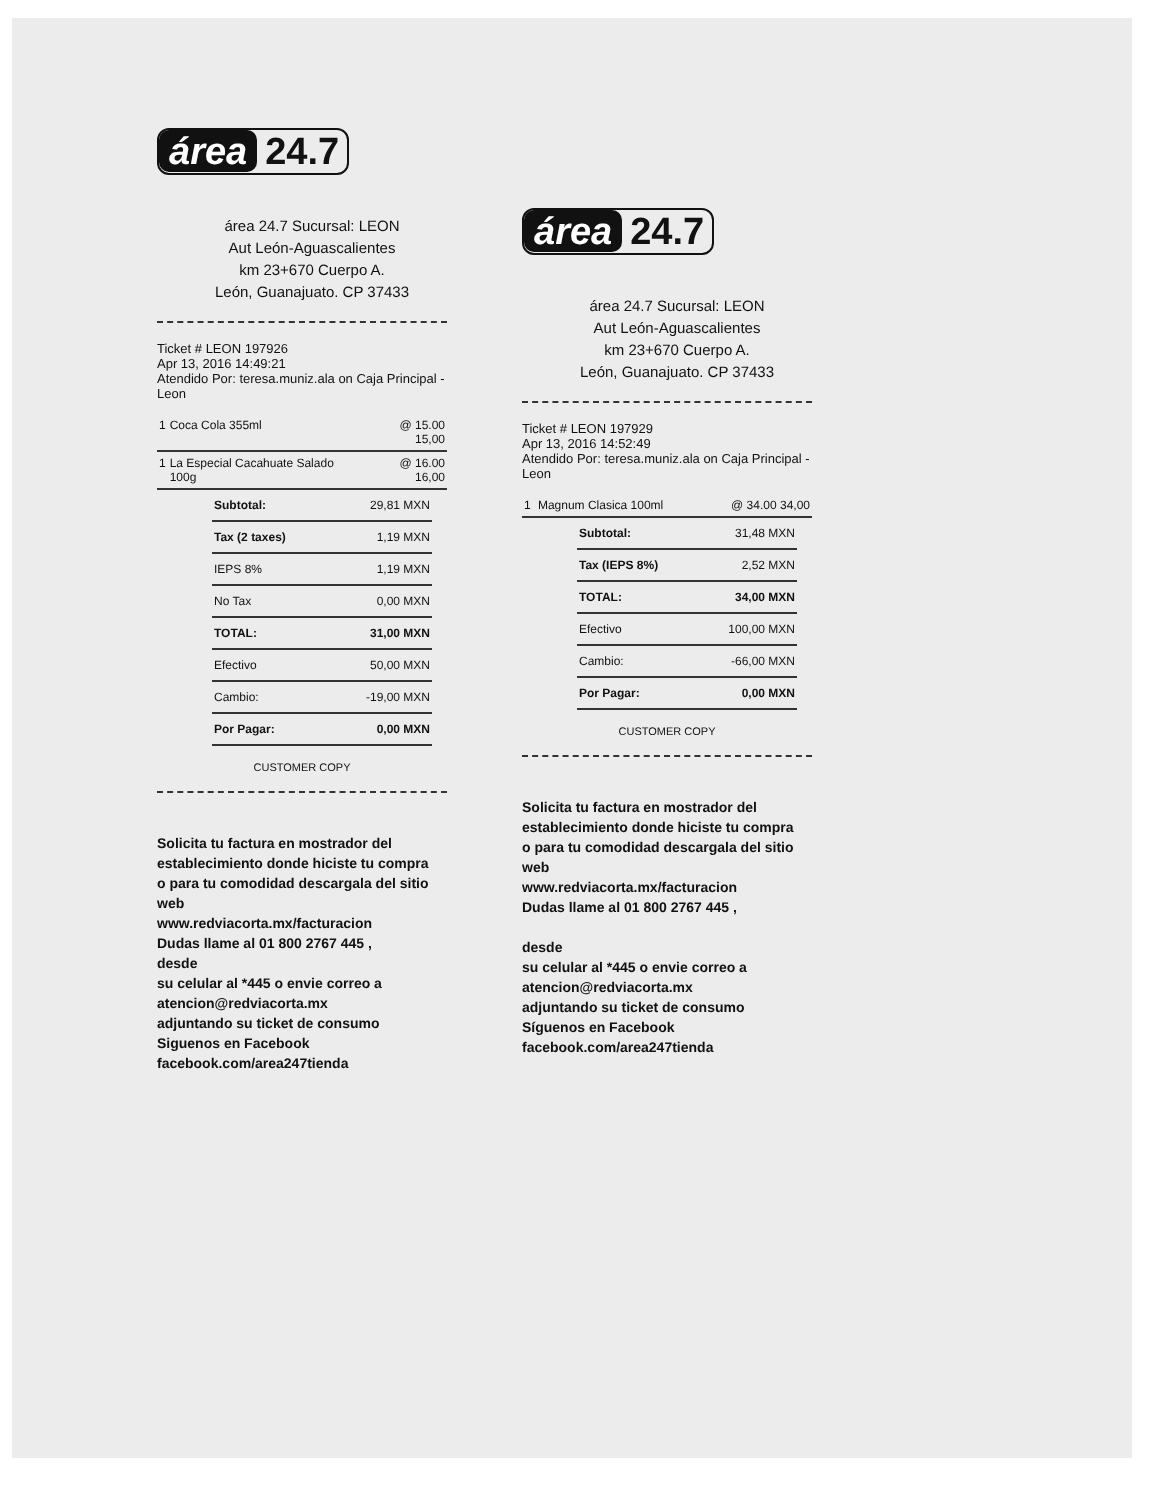área 24.7
área 24.7 Sucursal: LEON
Aut León-Aguascalientes
km 23+670 Cuerpo A.
León, Guanajuato. CP 37433
Ticket # LEON 197926
Apr 13, 2016 14:49:21
Atendido Por: teresa.muniz.ala on Caja Principal - Leon
| 1 | Coca Cola 355ml | @ 15.00 15,00 |
| 1 | La Especial Cacahuate Salado 100g | @ 16.00 16,00 |
| Subtotal: | 29,81 MXN |
| Tax (2 taxes) | 1,19 MXN |
| IEPS 8% | 1,19 MXN |
| No Tax | 0,00 MXN |
| TOTAL: | 31,00 MXN |
| Efectivo | 50,00 MXN |
| Cambio: | -19,00 MXN |
| Por Pagar: | 0,00 MXN |
CUSTOMER COPY
Solicita tu factura en mostrador del establecimiento donde hiciste tu compra
o para tu comodidad descargala del sitio web
www.redviacorta.mx/facturacion
Dudas llame al 01 800 2767 445 ,
desde
su celular al *445 o envie correo a atencion@redviacorta.mx
adjuntando su ticket de consumo
Siguenos en Facebook
facebook.com/area247tienda
área 24.7
área 24.7 Sucursal: LEON
Aut León-Aguascalientes
km 23+670 Cuerpo A.
León, Guanajuato. CP 37433
Ticket # LEON 197929
Apr 13, 2016 14:52:49
Atendido Por: teresa.muniz.ala on Caja Principal - Leon
| 1 | Magnum Clasica 100ml | @ 34.00 34,00 |
| Subtotal: | 31,48 MXN |
| Tax (IEPS 8%) | 2,52 MXN |
| TOTAL: | 34,00 MXN |
| Efectivo | 100,00 MXN |
| Cambio: | -66,00 MXN |
| Por Pagar: | 0,00 MXN |
CUSTOMER COPY
Solicita tu factura en mostrador del establecimiento donde hiciste tu compra
o para tu comodidad descargala del sitio web
www.redviacorta.mx/facturacion
Dudas llame al 01 800 2767 445 ,
desde
su celular al *445 o envie correo a atencion@redviacorta.mx
adjuntando su ticket de consumo
Síguenos en Facebook
facebook.com/area247tienda